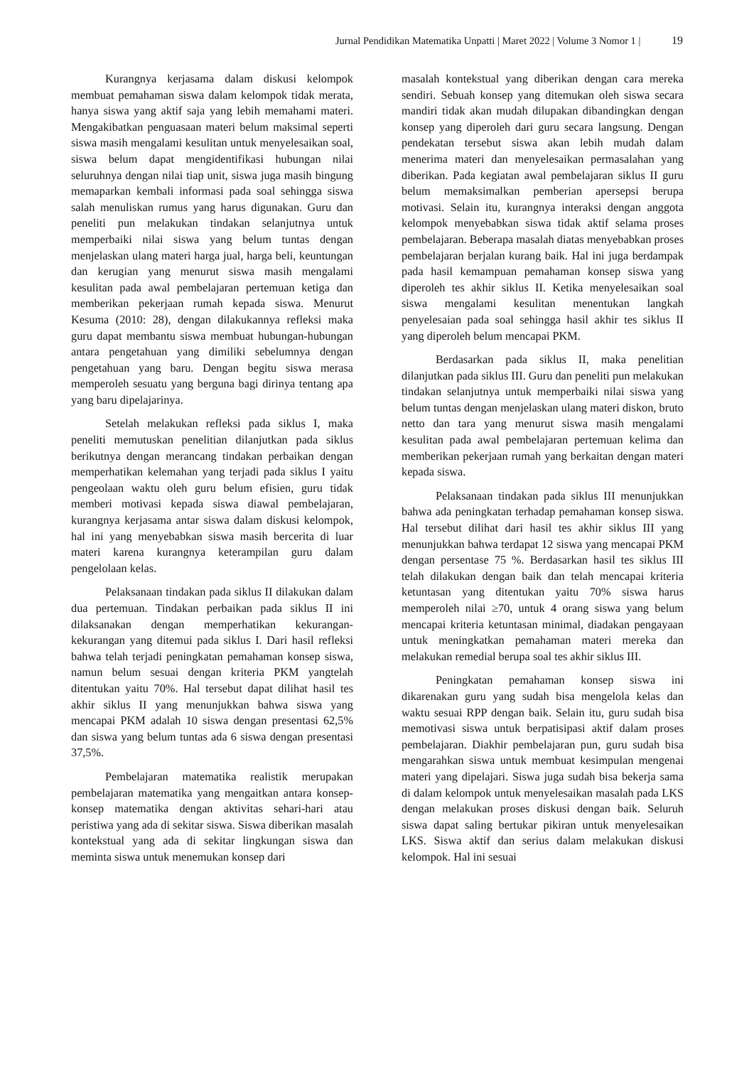Jurnal Pendidikan Matematika Unpatti | Maret 2022 | Volume 3 Nomor 1 | 19
Kurangnya kerjasama dalam diskusi kelompok membuat pemahaman siswa dalam kelompok tidak merata, hanya siswa yang aktif saja yang lebih memahami materi. Mengakibatkan penguasaan materi belum maksimal seperti siswa masih mengalami kesulitan untuk menyelesaikan soal, siswa belum dapat mengidentifikasi hubungan nilai seluruhnya dengan nilai tiap unit, siswa juga masih bingung memaparkan kembali informasi pada soal sehingga siswa salah menuliskan rumus yang harus digunakan. Guru dan peneliti pun melakukan tindakan selanjutnya untuk memperbaiki nilai siswa yang belum tuntas dengan menjelaskan ulang materi harga jual, harga beli, keuntungan dan kerugian yang menurut siswa masih mengalami kesulitan pada awal pembelajaran pertemuan ketiga dan memberikan pekerjaan rumah kepada siswa. Menurut Kesuma (2010: 28), dengan dilakukannya refleksi maka guru dapat membantu siswa membuat hubungan-hubungan antara pengetahuan yang dimiliki sebelumnya dengan pengetahuan yang baru. Dengan begitu siswa merasa memperoleh sesuatu yang berguna bagi dirinya tentang apa yang baru dipelajarinya.
Setelah melakukan refleksi pada siklus I, maka peneliti memutuskan penelitian dilanjutkan pada siklus berikutnya dengan merancang tindakan perbaikan dengan memperhatikan kelemahan yang terjadi pada siklus I yaitu pengeolaan waktu oleh guru belum efisien, guru tidak memberi motivasi kepada siswa diawal pembelajaran, kurangnya kerjasama antar siswa dalam diskusi kelompok, hal ini yang menyebabkan siswa masih bercerita di luar materi karena kurangnya keterampilan guru dalam pengelolaan kelas.
Pelaksanaan tindakan pada siklus II dilakukan dalam dua pertemuan. Tindakan perbaikan pada siklus II ini dilaksanakan dengan memperhatikan kekurangan-kekurangan yang ditemui pada siklus I. Dari hasil refleksi bahwa telah terjadi peningkatan pemahaman konsep siswa, namun belum sesuai dengan kriteria PKM yangtelah ditentukan yaitu 70%. Hal tersebut dapat dilihat hasil tes akhir siklus II yang menunjukkan bahwa siswa yang mencapai PKM adalah 10 siswa dengan presentasi 62,5% dan siswa yang belum tuntas ada 6 siswa dengan presentasi 37,5%.
Pembelajaran matematika realistik merupakan pembelajaran matematika yang mengaitkan antara konsep-konsep matematika dengan aktivitas sehari-hari atau peristiwa yang ada di sekitar siswa. Siswa diberikan masalah kontekstual yang ada di sekitar lingkungan siswa dan meminta siswa untuk menemukan konsep dari
masalah kontekstual yang diberikan dengan cara mereka sendiri. Sebuah konsep yang ditemukan oleh siswa secara mandiri tidak akan mudah dilupakan dibandingkan dengan konsep yang diperoleh dari guru secara langsung. Dengan pendekatan tersebut siswa akan lebih mudah dalam menerima materi dan menyelesaikan permasalahan yang diberikan. Pada kegiatan awal pembelajaran siklus II guru belum memaksimalkan pemberian apersepsi berupa motivasi. Selain itu, kurangnya interaksi dengan anggota kelompok menyebabkan siswa tidak aktif selama proses pembelajaran. Beberapa masalah diatas menyebabkan proses pembelajaran berjalan kurang baik. Hal ini juga berdampak pada hasil kemampuan pemahaman konsep siswa yang diperoleh tes akhir siklus II. Ketika menyelesaikan soal siswa mengalami kesulitan menentukan langkah penyelesaian pada soal sehingga hasil akhir tes siklus II yang diperoleh belum mencapai PKM.
Berdasarkan pada siklus II, maka penelitian dilanjutkan pada siklus III. Guru dan peneliti pun melakukan tindakan selanjutnya untuk memperbaiki nilai siswa yang belum tuntas dengan menjelaskan ulang materi diskon, bruto netto dan tara yang menurut siswa masih mengalami kesulitan pada awal pembelajaran pertemuan kelima dan memberikan pekerjaan rumah yang berkaitan dengan materi kepada siswa.
Pelaksanaan tindakan pada siklus III menunjukkan bahwa ada peningkatan terhadap pemahaman konsep siswa. Hal tersebut dilihat dari hasil tes akhir siklus III yang menunjukkan bahwa terdapat 12 siswa yang mencapai PKM dengan persentase 75 %. Berdasarkan hasil tes siklus III telah dilakukan dengan baik dan telah mencapai kriteria ketuntasan yang ditentukan yaitu 70% siswa harus memperoleh nilai ≥70, untuk 4 orang siswa yang belum mencapai kriteria ketuntasan minimal, diadakan pengayaan untuk meningkatkan pemahaman materi mereka dan melakukan remedial berupa soal tes akhir siklus III.
Peningkatan pemahaman konsep siswa ini dikarenakan guru yang sudah bisa mengelola kelas dan waktu sesuai RPP dengan baik. Selain itu, guru sudah bisa memotivasi siswa untuk berpatisipasi aktif dalam proses pembelajaran. Diakhir pembelajaran pun, guru sudah bisa mengarahkan siswa untuk membuat kesimpulan mengenai materi yang dipelajari. Siswa juga sudah bisa bekerja sama di dalam kelompok untuk menyelesaikan masalah pada LKS dengan melakukan proses diskusi dengan baik. Seluruh siswa dapat saling bertukar pikiran untuk menyelesaikan LKS. Siswa aktif dan serius dalam melakukan diskusi kelompok. Hal ini sesuai